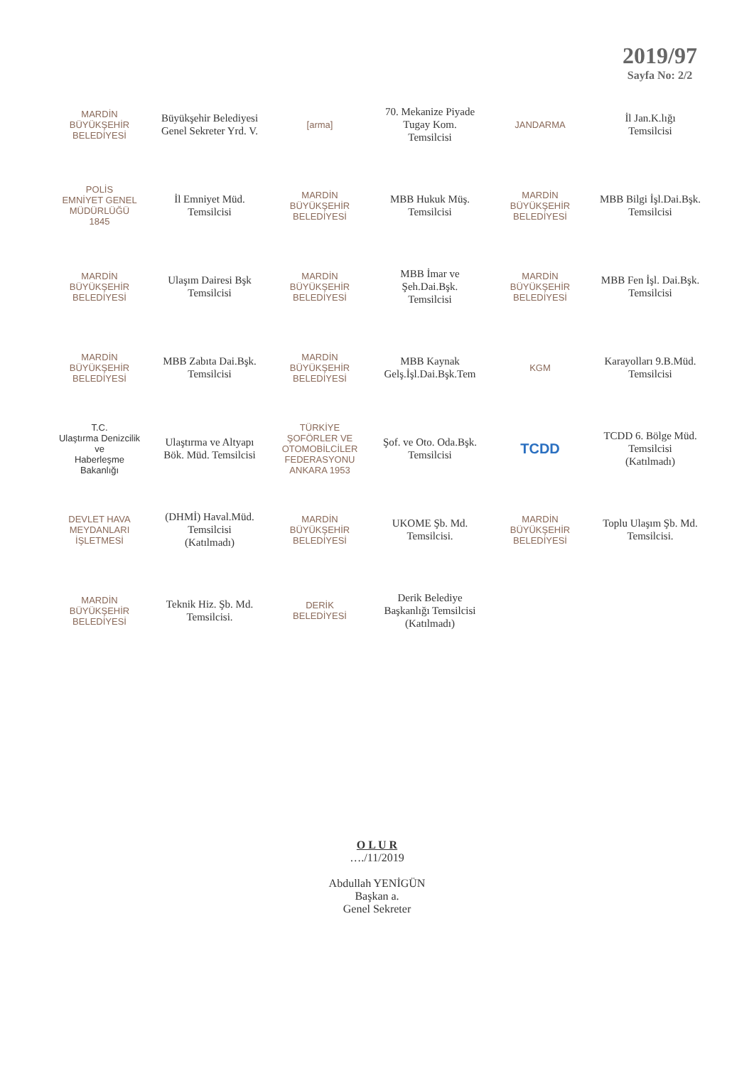2019/97
Sayfa No: 2/2
MARDİN
BÜYÜKŞEHİR BELEDİYESİ
Büyükşehir Belediyesi
Genel Sekreter Yrd. V.
[arma]
70. Mekanize Piyade
Tugay Kom.
Temsilcisi
JANDARMA
İl Jan.K.lığı
Temsilcisi
POLİS
EMNİYET GENEL MÜDÜRLÜĞÜ
1845
İl Emniyet Müd.
Temsilcisi
MARDİN
BÜYÜKŞEHİR BELEDİYESİ
MBB Hukuk Müş.
Temsilcisi
MARDİN
BÜYÜKŞEHİR BELEDİYESİ
MBB Bilgi İşl.Dai.Bşk.
Temsilcisi
MARDİN
BÜYÜKŞEHİR BELEDİYESİ
Ulaşım Dairesi Bşk
Temsilcisi
MARDİN
BÜYÜKŞEHİR BELEDİYESİ
MBB İmar ve
Şeh.Dai.Bşk.
Temsilcisi
MARDİN
BÜYÜKŞEHİR BELEDİYESİ
MBB Fen İşl. Dai.Bşk.
Temsilcisi
MARDİN
BÜYÜKŞEHİR BELEDİYESİ
MBB Zabıta Dai.Bşk.
Temsilcisi
MARDİN
BÜYÜKŞEHİR BELEDİYESİ
MBB Kaynak
Gelş.İşl.Dai.Bşk.Tem
KGM
Karayolları 9.B.Müd.
Temsilcisi
T.C.
Ulaştırma Denizcilik ve
Haberleşme Bakanlığı
Ulaştırma ve Altyapı
Bök. Müd. Temsilcisi
TÜRKİYE
ŞOFÖRLER VE OTOMOBİLCİLER FEDERASYONU
ANKARA 1953
Şof. ve Oto. Oda.Bşk.
Temsilcisi
TCDD
TCDD 6. Bölge Müd.
Temsilcisi
(Katılmadı)
DEVLET HAVA MEYDANLARI İŞLETMESİ
(DHMİ) Haval.Müd.
Temsilcisi
(Katılmadı)
MARDİN
BÜYÜKŞEHİR BELEDİYESİ
UKOME Şb. Md.
Temsilcisi.
MARDİN
BÜYÜKŞEHİR BELEDİYESİ
Toplu Ulaşım Şb. Md.
Temsilcisi.
MARDİN
BÜYÜKŞEHİR BELEDİYESİ
Teknik Hiz. Şb. Md.
Temsilcisi.
DERİK
BELEDİYESİ
Derik Belediye
Başkanlığı Temsilcisi
(Katılmadı)
O L U R
…./11/2019
Abdullah YENİGÜN
Başkan a.
Genel Sekreter